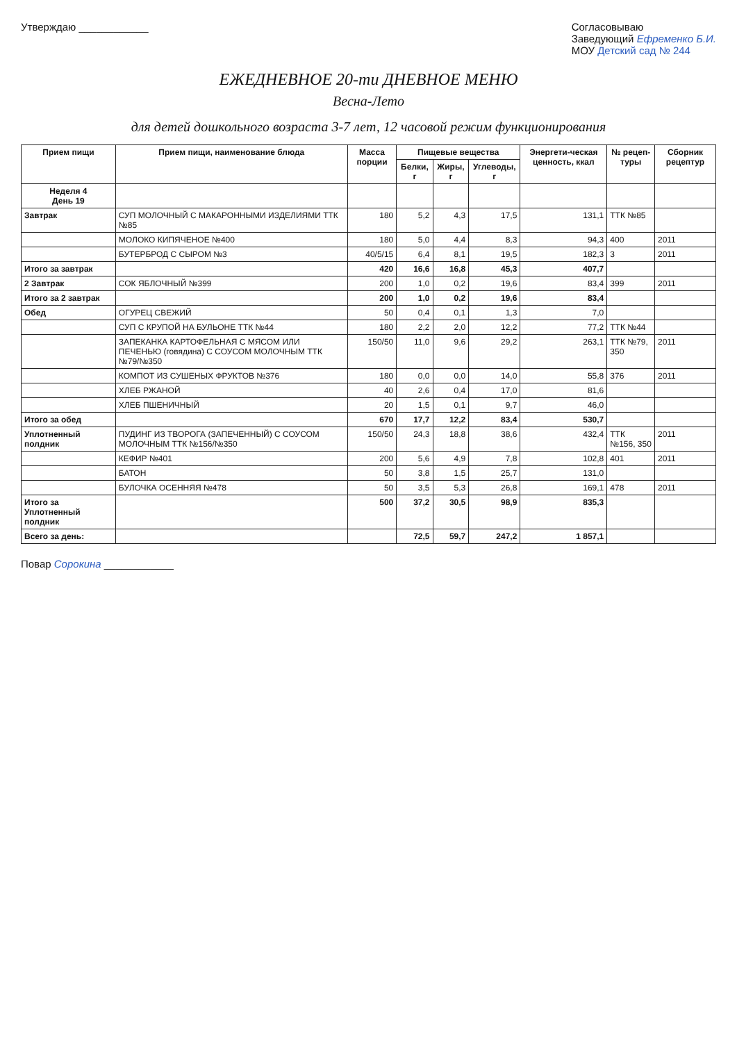Утверждаю ____________ Согласовываю
Заведующий Ефременко Б.И.
МОУ Детский сад № 244
ЕЖЕДНЕВНОЕ 20-ти ДНЕВНОЕ МЕНЮ
Весна-Лето
для детей дошкольного возраста 3-7 лет, 12 часовой режим функционирования
| Прием пищи | Прием пищи, наименование блюда | Масса порции | Пищевые вещества | | | Энергети-ческая ценность, ккал | № рецеп-туры | Сборник рецептур |
| --- | --- | --- | --- | --- | --- | --- | --- | --- |
| | | | Белки, г | Жиры, г | Углеводы, г | | | |
| Неделя 4 День 19 | | | | | | | | |
| Завтрак | СУП МОЛОЧНЫЙ С МАКАРОННЫМИ ИЗДЕЛИЯМИ ТТК №85 | 180 | 5,2 | 4,3 | 17,5 | 131,1 | ТТК №85 | |
| | МОЛОКО КИПЯЧЕНОЕ №400 | 180 | 5,0 | 4,4 | 8,3 | 94,3 | 400 | 2011 |
| | БУТЕРБРОД С СЫРОМ №3 | 40/5/15 | 6,4 | 8,1 | 19,5 | 182,3 | 3 | 2011 |
| Итого за завтрак | | 420 | 16,6 | 16,8 | 45,3 | 407,7 | | |
| 2 Завтрак | СОК ЯБЛОЧНЫЙ №399 | 200 | 1,0 | 0,2 | 19,6 | 83,4 | 399 | 2011 |
| Итого за 2 завтрак | | 200 | 1,0 | 0,2 | 19,6 | 83,4 | | |
| Обед | ОГУРЕЦ СВЕЖИЙ | 50 | 0,4 | 0,1 | 1,3 | 7,0 | | |
| | СУП С КРУПОЙ НА БУЛЬОНЕ ТТК №44 | 180 | 2,2 | 2,0 | 12,2 | 77,2 | ТТК №44 | |
| | ЗАПЕКАНКА КАРТОФЕЛЬНАЯ С МЯСОМ ИЛИ ПЕЧЕНЬЮ (говядина) С СОУСОМ МОЛОЧНЫМ ТТК №79/№350 | 150/50 | 11,0 | 9,6 | 29,2 | 263,1 | ТТК №79, 350 | 2011 |
| | КОМПОТ ИЗ СУШЕНЫХ ФРУКТОВ №376 | 180 | 0,0 | 0,0 | 14,0 | 55,8 | 376 | 2011 |
| | ХЛЕБ РЖАНОЙ | 40 | 2,6 | 0,4 | 17,0 | 81,6 | | |
| | ХЛЕБ ПШЕНИЧНЫЙ | 20 | 1,5 | 0,1 | 9,7 | 46,0 | | |
| Итого за обед | | 670 | 17,7 | 12,2 | 83,4 | 530,7 | | |
| Уплотненный полдник | ПУДИНГ ИЗ ТВОРОГА (ЗАПЕЧЕННЫЙ) С СОУСОМ МОЛОЧНЫМ ТТК №156/№350 | 150/50 | 24,3 | 18,8 | 38,6 | 432,4 | ТТК №156, 350 | 2011 |
| | КЕФИР №401 | 200 | 5,6 | 4,9 | 7,8 | 102,8 | 401 | 2011 |
| | БАТОН | 50 | 3,8 | 1,5 | 25,7 | 131,0 | | |
| | БУЛОЧКА ОСЕННЯЯ №478 | 50 | 3,5 | 5,3 | 26,8 | 169,1 | 478 | 2011 |
| Итого за Уплотненный полдник | | 500 | 37,2 | 30,5 | 98,9 | 835,3 | | |
| Всего за день: | | | 72,5 | 59,7 | 247,2 | 1 857,1 | | |
Повар Сорокина ____________